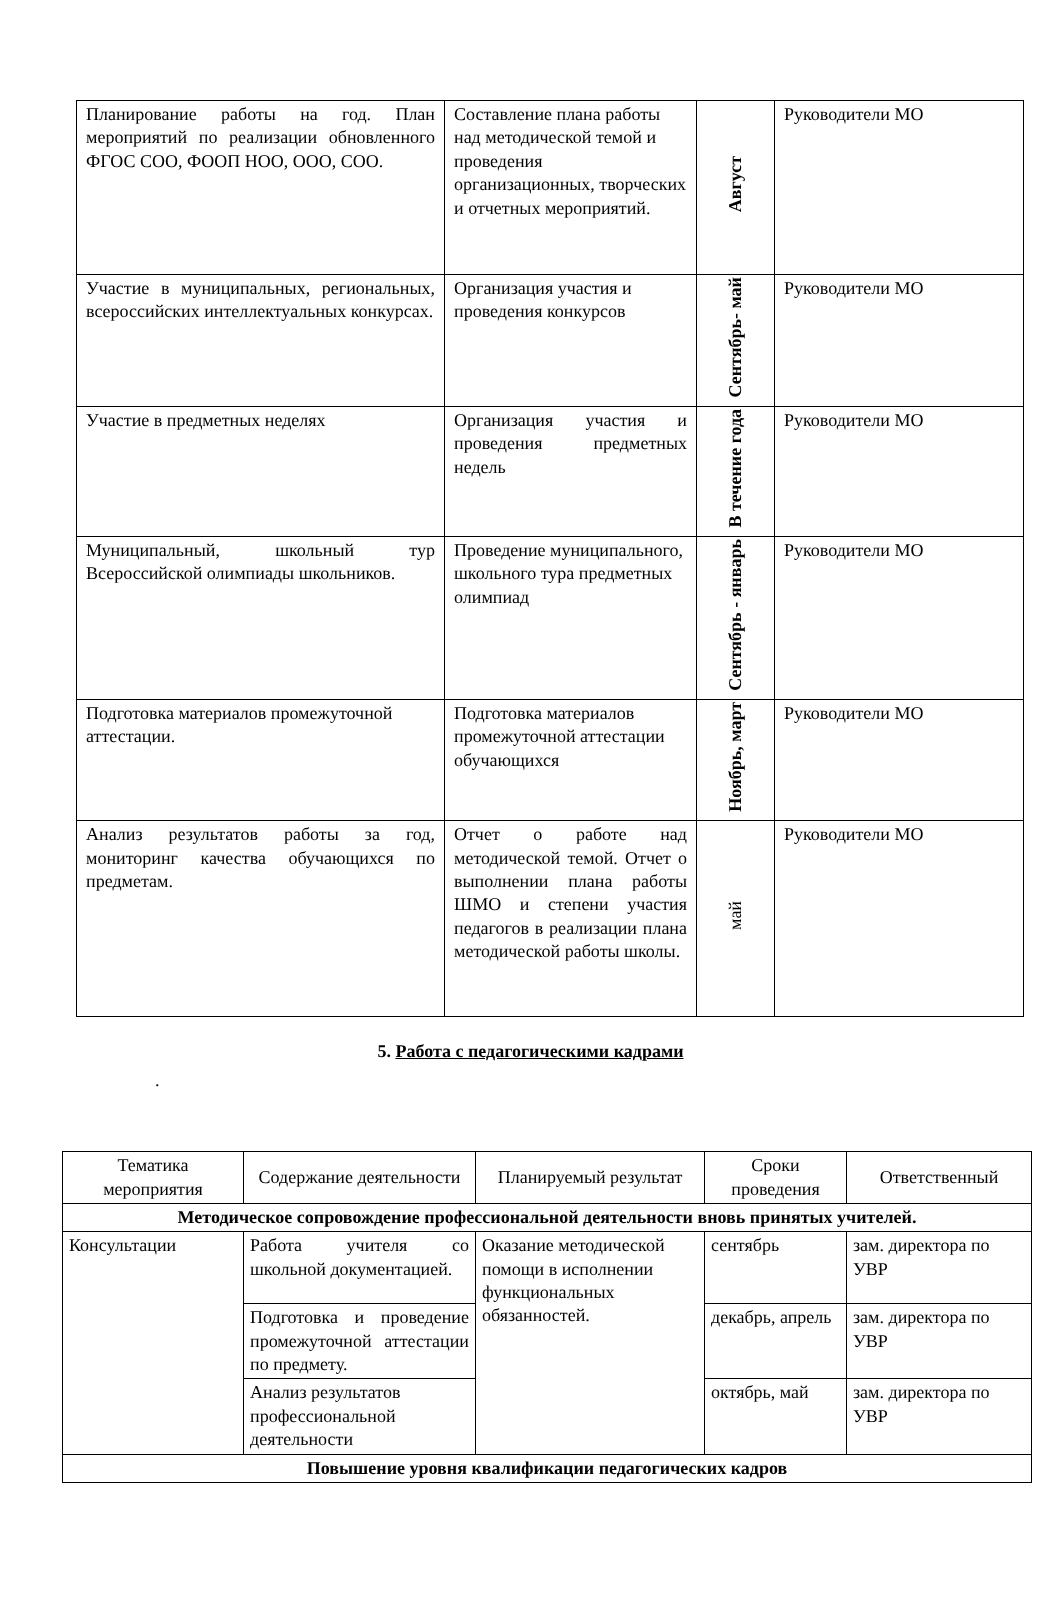| Планирование работы на год. План мероприятий по реализации обновленного ФГОС СОО, ФООП НОО, ООО, СОО. | Составление плана работы над методической темой и проведения организационных, творческих и отчетных мероприятий. | Август | Руководители МО |
| Участие в муниципальных, региональных, всероссийских интеллектуальных конкурсах. | Организация участия и проведения конкурсов | Сентябрь- май | Руководители МО |
| Участие в предметных неделях | Организация участия и проведения предметных недель | В течение года | Руководители МО |
| Муниципальный, школьный тур Всероссийской олимпиады школьников. | Проведение муниципального, школьного тура предметных олимпиад | Сентябрь - январь | Руководители МО |
| Подготовка материалов промежуточной аттестации. | Подготовка материалов промежуточной аттестации обучающихся | Ноябрь, март | Руководители МО |
| Анализ результатов работы за год, мониторинг качества обучающихся по предметам. | Отчет о работе над методической темой. Отчет о выполнении плана работы ШМО и степени участия педагогов в реализации плана методической работы школы. | май | Руководители МО |
5. Работа с педагогическими кадрами
.
| Тематика мероприятия | Содержание деятельности | Планируемый результат | Сроки проведения | Ответственный |
| --- | --- | --- | --- | --- |
| Методическое сопровождение профессиональной деятельности вновь принятых учителей. | | | | |
| Консультации | Работа учителя со школьной документацией. | Оказание методической помощи в исполнении функциональных обязанностей. | сентябрь | зам. директора по УВР |
| | Подготовка и проведение промежуточной аттестации по предмету. | | декабрь, апрель | зам. директора по УВР |
| | Анализ результатов профессиональной деятельности | | октябрь, май | зам. директора по УВР |
| Повышение уровня квалификации педагогических кадров | | | | |